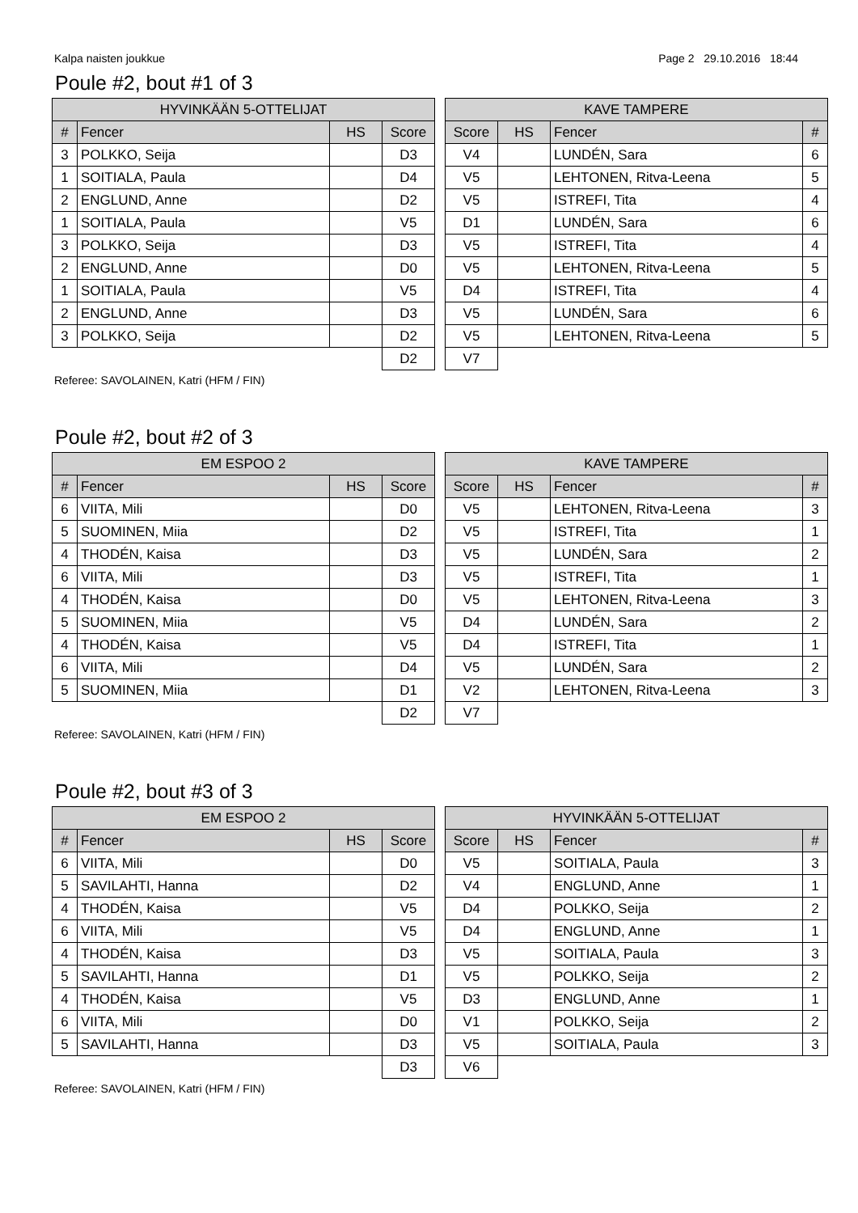Kalpa naisten joukkue Page 2 29.10.2016 18:44
Poule #2, bout #1 of 3
| HYVINKÄÄN 5-OTTELIJAT | | | |
| --- | --- | --- | --- |
| # | Fencer | HS | Score |
| 3 | POLKKO, Seija | | D3 |
| 1 | SOITIALA, Paula | | D4 |
| 2 | ENGLUND, Anne | | D2 |
| 1 | SOITIALA, Paula | | V5 |
| 3 | POLKKO, Seija | | D3 |
| 2 | ENGLUND, Anne | | D0 |
| 1 | SOITIALA, Paula | | V5 |
| 2 | ENGLUND, Anne | | D3 |
| 3 | POLKKO, Seija | | D2 |
| | | | D2 |
| KAVE TAMPERE | | | |
| --- | --- | --- | --- |
| Score | HS | Fencer | # |
| V4 | | LUNDÉN, Sara | 6 |
| V5 | | LEHTONEN, Ritva-Leena | 5 |
| V5 | | ISTREFI, Tita | 4 |
| D1 | | LUNDÉN, Sara | 6 |
| V5 | | ISTREFI, Tita | 4 |
| V5 | | LEHTONEN, Ritva-Leena | 5 |
| D4 | | ISTREFI, Tita | 4 |
| V5 | | LUNDÉN, Sara | 6 |
| V5 | | LEHTONEN, Ritva-Leena | 5 |
| V7 | | | |
Referee: SAVOLAINEN, Katri (HFM / FIN)
Poule #2, bout #2 of 3
| EM ESPOO 2 | | | |
| --- | --- | --- | --- |
| # | Fencer | HS | Score |
| 6 | VIITA, Mili | | D0 |
| 5 | SUOMINEN, Miia | | D2 |
| 4 | THODÉN, Kaisa | | D3 |
| 6 | VIITA, Mili | | D3 |
| 4 | THODÉN, Kaisa | | D0 |
| 5 | SUOMINEN, Miia | | V5 |
| 4 | THODÉN, Kaisa | | V5 |
| 6 | VIITA, Mili | | D4 |
| 5 | SUOMINEN, Miia | | D1 |
| | | | D2 |
| KAVE TAMPERE | | | |
| --- | --- | --- | --- |
| Score | HS | Fencer | # |
| V5 | | LEHTONEN, Ritva-Leena | 3 |
| V5 | | ISTREFI, Tita | 1 |
| V5 | | LUNDÉN, Sara | 2 |
| V5 | | ISTREFI, Tita | 1 |
| V5 | | LEHTONEN, Ritva-Leena | 3 |
| D4 | | LUNDÉN, Sara | 2 |
| D4 | | ISTREFI, Tita | 1 |
| V5 | | LUNDÉN, Sara | 2 |
| V2 | | LEHTONEN, Ritva-Leena | 3 |
| V7 | | | |
Referee: SAVOLAINEN, Katri (HFM / FIN)
Poule #2, bout #3 of 3
| EM ESPOO 2 | | | |
| --- | --- | --- | --- |
| # | Fencer | HS | Score |
| 6 | VIITA, Mili | | D0 |
| 5 | SAVILAHTI, Hanna | | D2 |
| 4 | THODÉN, Kaisa | | V5 |
| 6 | VIITA, Mili | | V5 |
| 4 | THODÉN, Kaisa | | D3 |
| 5 | SAVILAHTI, Hanna | | D1 |
| 4 | THODÉN, Kaisa | | V5 |
| 6 | VIITA, Mili | | D0 |
| 5 | SAVILAHTI, Hanna | | D3 |
| | | | D3 |
| HYVINKÄÄN 5-OTTELIJAT | | | |
| --- | --- | --- | --- |
| Score | HS | Fencer | # |
| V5 | | SOITIALA, Paula | 3 |
| V4 | | ENGLUND, Anne | 1 |
| D4 | | POLKKO, Seija | 2 |
| D4 | | ENGLUND, Anne | 1 |
| V5 | | SOITIALA, Paula | 3 |
| V5 | | POLKKO, Seija | 2 |
| D3 | | ENGLUND, Anne | 1 |
| V1 | | POLKKO, Seija | 2 |
| V5 | | SOITIALA, Paula | 3 |
| V6 | | | |
Referee: SAVOLAINEN, Katri (HFM / FIN)